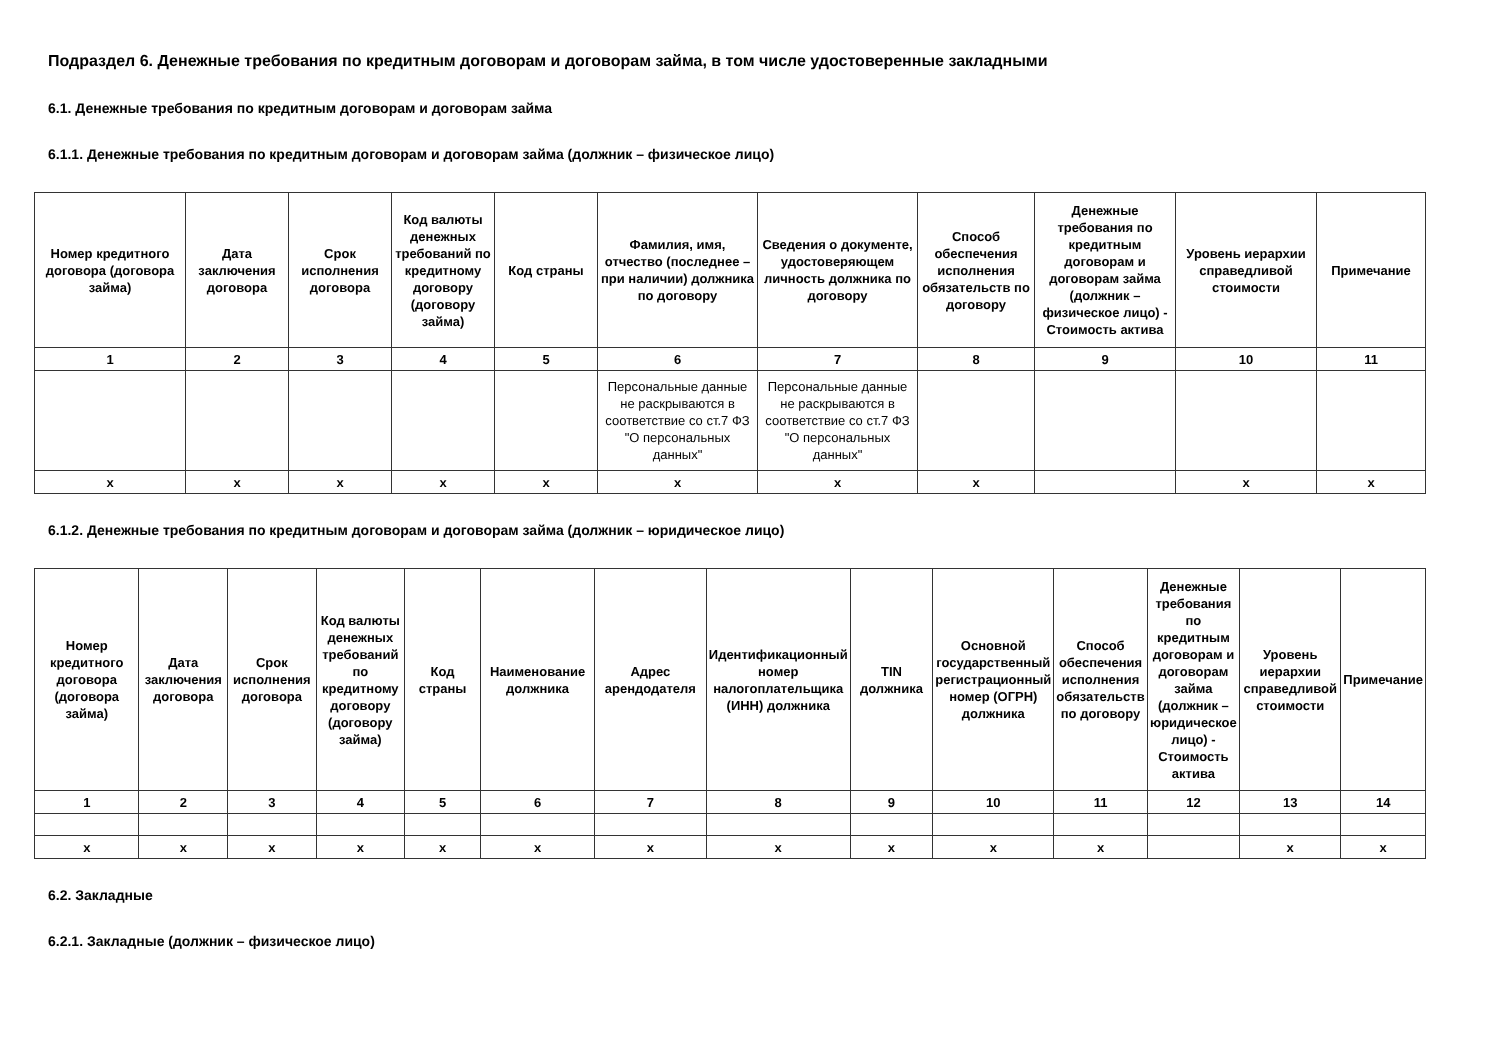Подраздел 6. Денежные требования по кредитным договорам и договорам займа, в том числе удостоверенные закладными
6.1. Денежные требования по кредитным договорам и договорам займа
6.1.1. Денежные требования по кредитным договорам и договорам займа (должник – физическое лицо)
| Номер кредитного договора (договора займа) | Дата заключения договора | Срок исполнения договора | Код валюты денежных требований по кредитному договору (договору займа) | Код страны | Фамилия, имя, отчество (последнее – при наличии) должника по договору | Сведения о документе, удостоверяющем личность должника по договору | Способ обеспечения исполнения обязательств по договору | Денежные требования по кредитным договорам и договорам займа (должник – физическое лицо) - Стоимость актива | Уровень иерархии справедливой стоимости | Примечание |
| --- | --- | --- | --- | --- | --- | --- | --- | --- | --- | --- |
| 1 | 2 | 3 | 4 | 5 | 6 | 7 | 8 | 9 | 10 | 11 |
| | | | | | Персональные данные не раскрываются в соответствие со ст.7 ФЗ "О персональных данных" | Персональные данные не раскрываются в соответствие со ст.7 ФЗ "О персональных данных" | | | | |
| x | x | x | x | x | x | x | x | | x | x |
6.1.2. Денежные требования по кредитным договорам и договорам займа (должник – юридическое лицо)
| Номер кредитного договора (договора займа) | Дата заключения договора | Срок исполнения договора | Код валюты денежных требований по кредитному договору (договору займа) | Код страны | Наименование должника | Адрес арендодателя | Идентификационный номер налогоплательщика (ИНН) должника | TIN должника | Основной государственный регистрационный номер (ОГРН) должника | Способ обеспечения исполнения обязательств по договору | Денежные требования по кредитным договорам и договорам займа (должник – юридическое лицо) - Стоимость актива | Уровень иерархии справедливой стоимости | Примечание |
| --- | --- | --- | --- | --- | --- | --- | --- | --- | --- | --- | --- | --- | --- |
| 1 | 2 | 3 | 4 | 5 | 6 | 7 | 8 | 9 | 10 | 11 | 12 | 13 | 14 |
| x | x | x | x | x | x | x | x | x | x | x | | x | x |
6.2. Закладные
6.2.1. Закладные (должник – физическое лицо)